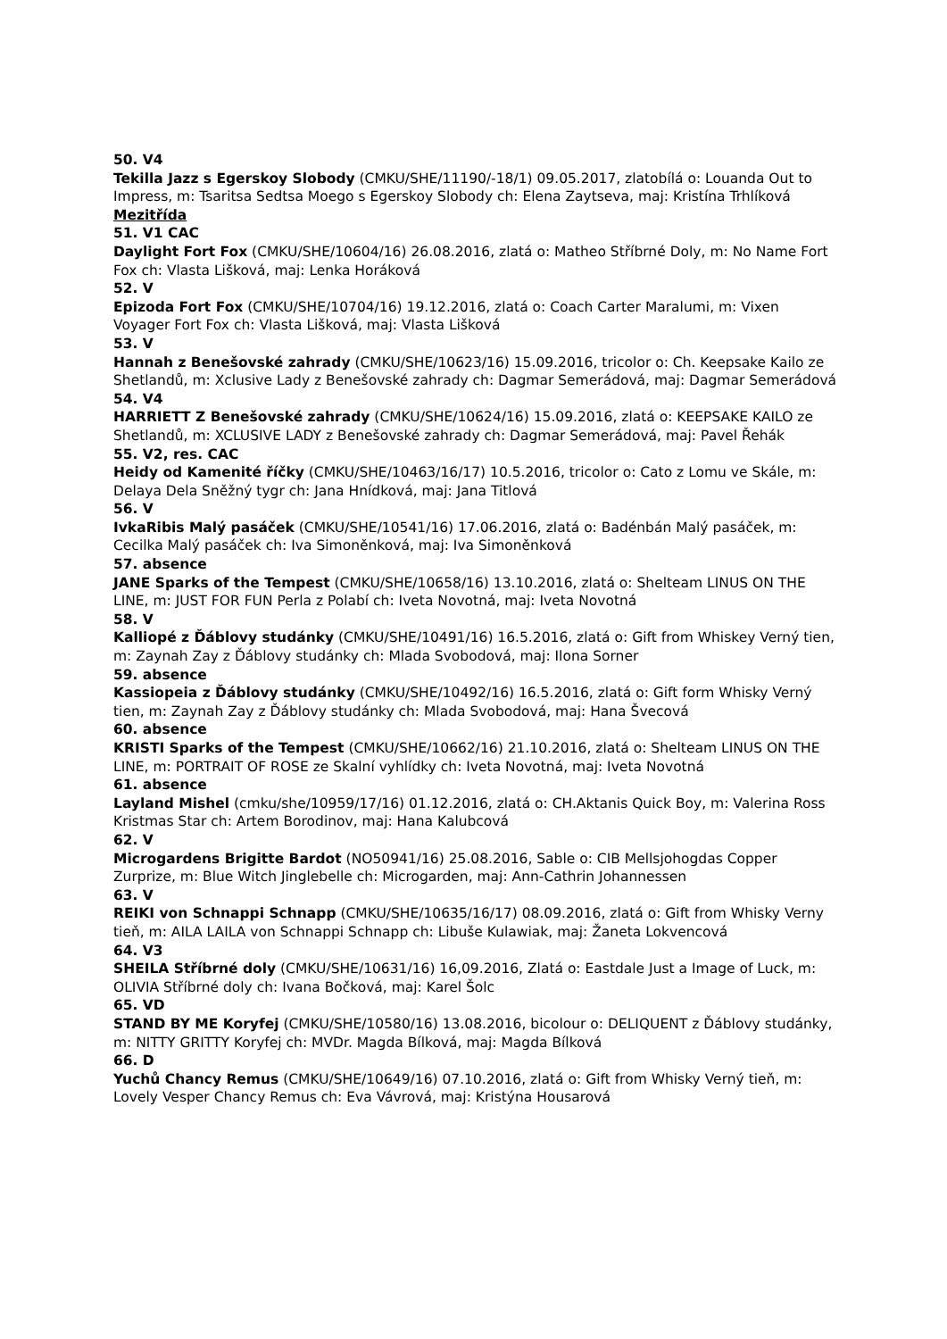50. V4
Tekilla Jazz s Egerskoy Slobody (CMKU/SHE/11190/-18/1) 09.05.2017, zlatobílá o: Louanda Out to Impress, m: Tsaritsa Sedtsa Moego s Egerskoy Slobody ch: Elena Zaytseva, maj: Kristína Trhlíková
Mezitřída
51. V1 CAC
Daylight Fort Fox (CMKU/SHE/10604/16) 26.08.2016, zlatá o: Matheo Stříbrné Doly, m: No Name Fort Fox ch: Vlasta Lišková, maj: Lenka Horáková
52. V
Epizoda Fort Fox (CMKU/SHE/10704/16) 19.12.2016, zlatá o: Coach Carter Maralumi, m: Vixen Voyager Fort Fox ch: Vlasta Lišková, maj: Vlasta Lišková
53. V
Hannah z Benešovské zahrady (CMKU/SHE/10623/16) 15.09.2016, tricolor o: Ch. Keepsake Kailo ze Shetlandů, m: Xclusive Lady z Benešovské zahrady ch: Dagmar Semerádová, maj: Dagmar Semerádová
54. V4
HARRIETT Z Benešovské zahrady (CMKU/SHE/10624/16) 15.09.2016, zlatá o: KEEPSAKE KAILO ze Shetlandů, m: XCLUSIVE LADY z Benešovské zahrady ch: Dagmar Semerádová, maj: Pavel Řehák
55. V2, res. CAC
Heidy od Kamenité říčky (CMKU/SHE/10463/16/17) 10.5.2016, tricolor o: Cato z Lomu ve Skále, m: Delaya Dela Sněžný tygr ch: Jana Hnídková, maj: Jana Titlová
56. V
IvkaRibis Malý pasáček (CMKU/SHE/10541/16) 17.06.2016, zlatá o: Badénbán Malý pasáček, m: Cecilka Malý pasáček ch: Iva Simoněnková, maj: Iva Simoněnková
57. absence
JANE Sparks of the Tempest (CMKU/SHE/10658/16) 13.10.2016, zlatá o: Shelteam LINUS ON THE LINE, m: JUST FOR FUN Perla z Polabí ch: Iveta Novotná, maj: Iveta Novotná
58. V
Kalliopé z Ďáblovy studánky (CMKU/SHE/10491/16) 16.5.2016, zlatá o: Gift from Whiskey Verný tien, m: Zaynah Zay z Ďáblovy studánky ch: Mlada Svobodová, maj: Ilona Sorner
59. absence
Kassiopeia z Ďáblovy studánky (CMKU/SHE/10492/16) 16.5.2016, zlatá o: Gift form Whisky Verný tien, m: Zaynah Zay z Ďáblovy studánky ch: Mlada Svobodová, maj: Hana Švecová
60. absence
KRISTI Sparks of the Tempest (CMKU/SHE/10662/16) 21.10.2016, zlatá o: Shelteam LINUS ON THE LINE, m: PORTRAIT OF ROSE ze Skalní vyhlídky ch: Iveta Novotná, maj: Iveta Novotná
61. absence
Layland Mishel (cmku/she/10959/17/16) 01.12.2016, zlatá o: CH.Aktanis Quick Boy, m: Valerina Ross Kristmas Star ch: Artem Borodinov, maj: Hana Kalubcová
62. V
Microgardens Brigitte Bardot (NO50941/16) 25.08.2016, Sable o: CIB Mellsjohogdas Copper Zurprize, m: Blue Witch Jinglebelle ch: Microgarden, maj: Ann-Cathrin Johannessen
63. V
REIKI von Schnappi Schnapp (CMKU/SHE/10635/16/17) 08.09.2016, zlatá o: Gift from Whisky Verny tieň, m: AILA LAILA von Schnappi Schnapp ch: Libuše Kulawiak, maj: Žaneta Lokvencová
64. V3
SHEILA Stříbrné doly (CMKU/SHE/10631/16) 16,09.2016, Zlatá o: Eastdale Just a Image of Luck, m: OLIVIA Stříbrné doly ch: Ivana Bočková, maj: Karel Šolc
65. VD
STAND BY ME Koryfej (CMKU/SHE/10580/16) 13.08.2016, bicolour o: DELIQUENT z Ďáblovy studánky, m: NITTY GRITTY Koryfej ch: MVDr. Magda Bílková, maj: Magda Bílková
66. D
Yuchů Chancy Remus (CMKU/SHE/10649/16) 07.10.2016, zlatá o: Gift from Whisky Verný tieň, m: Lovely Vesper Chancy Remus ch: Eva Vávrová, maj: Kristýna Housarová